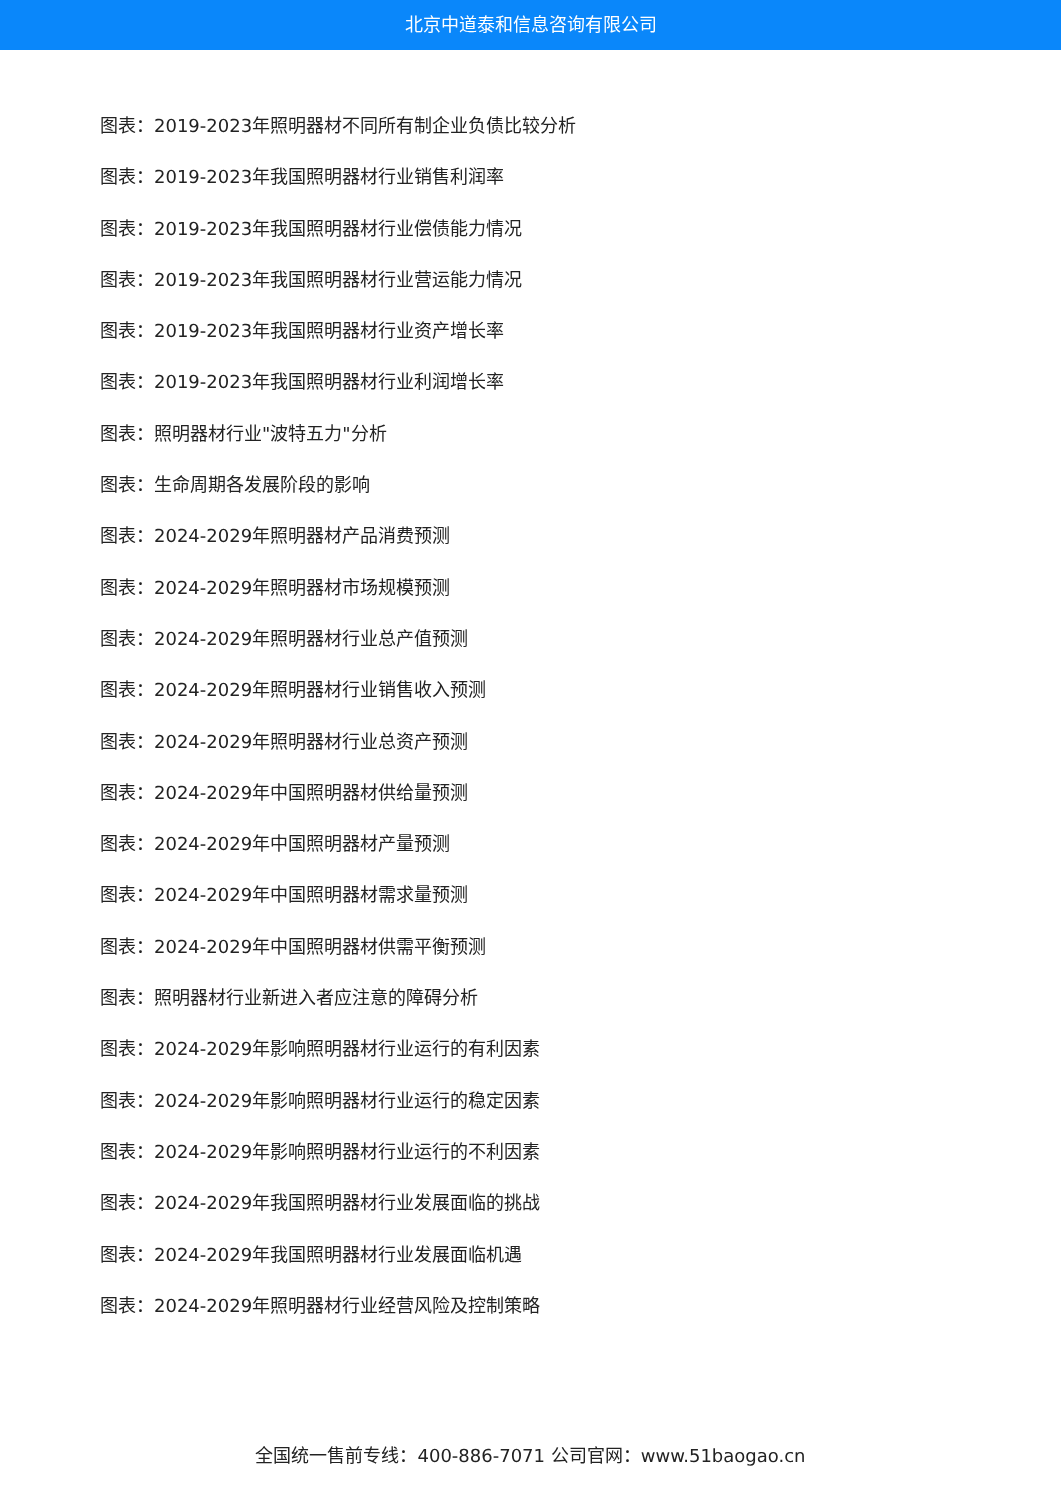北京中道泰和信息咨询有限公司
图表：2019-2023年照明器材不同所有制企业负债比较分析
图表：2019-2023年我国照明器材行业销售利润率
图表：2019-2023年我国照明器材行业偿债能力情况
图表：2019-2023年我国照明器材行业营运能力情况
图表：2019-2023年我国照明器材行业资产增长率
图表：2019-2023年我国照明器材行业利润增长率
图表：照明器材行业"波特五力"分析
图表：生命周期各发展阶段的影响
图表：2024-2029年照明器材产品消费预测
图表：2024-2029年照明器材市场规模预测
图表：2024-2029年照明器材行业总产值预测
图表：2024-2029年照明器材行业销售收入预测
图表：2024-2029年照明器材行业总资产预测
图表：2024-2029年中国照明器材供给量预测
图表：2024-2029年中国照明器材产量预测
图表：2024-2029年中国照明器材需求量预测
图表：2024-2029年中国照明器材供需平衡预测
图表：照明器材行业新进入者应注意的障碍分析
图表：2024-2029年影响照明器材行业运行的有利因素
图表：2024-2029年影响照明器材行业运行的稳定因素
图表：2024-2029年影响照明器材行业运行的不利因素
图表：2024-2029年我国照明器材行业发展面临的挑战
图表：2024-2029年我国照明器材行业发展面临机遇
图表：2024-2029年照明器材行业经营风险及控制策略
全国统一售前专线：400-886-7071 公司官网：www.51baogao.cn